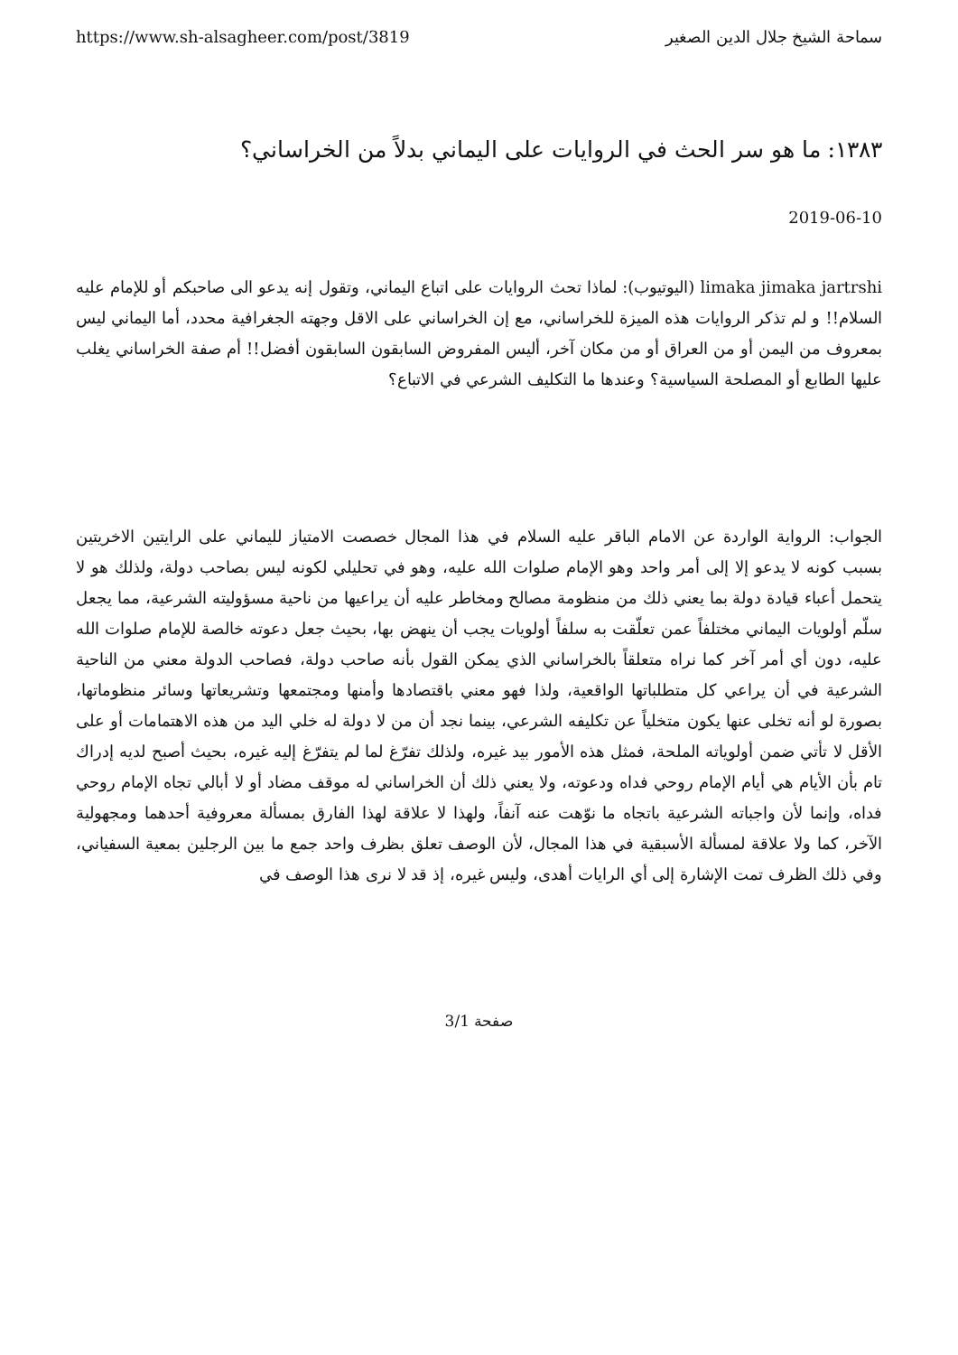سماحة الشيخ جلال الدين الصغير https://www.sh-alsagheer.com/post/3819
١٣٨٣: ما هو سر الحث في الروايات على اليماني بدلاً من الخراساني؟
2019-06-10
limaka jimaka jartrshi (اليوتيوب): لماذا تحث الروايات على اتباع اليماني، وتقول إنه يدعو الى صاحبكم أو للإمام عليه السلام!! و لم تذكر الروايات هذه الميزة للخراساني، مع إن الخراساني على الاقل وجهته الجغرافية محدد، أما اليماني ليس بمعروف من اليمن أو من العراق أو من مكان آخر، أليس المفروض السابقون السابقون أفضل!! أم صفة الخراساني يغلب عليها الطابع أو المصلحة السياسية؟ وعندها ما التكليف الشرعي في الاتباع؟
الجواب: الرواية الواردة عن الامام الباقر عليه السلام في هذا المجال خصصت الامتياز لليماني على الرايتين الاخريتين بسبب كونه لا يدعو إلا إلى أمر واحد وهو الإمام صلوات الله عليه، وهو في تحليلي لكونه ليس بصاحب دولة، ولذلك هو لا يتحمل أعباء قيادة دولة بما يعني ذلك من منظومة مصالح ومخاطر عليه أن يراعيها من ناحية مسؤوليته الشرعية، مما يجعل سلّم أولويات اليماني مختلفاً عمن تعلّقت به سلفاً أولويات يجب أن ينهض بها، بحيث جعل دعوته خالصة للإمام صلوات الله عليه، دون أي أمر آخر كما نراه متعلقاً بالخراساني الذي يمكن القول بأنه صاحب دولة، فصاحب الدولة معني من الناحية الشرعية في أن يراعي كل متطلباتها الواقعية، ولذا فهو معني باقتصادها وأمنها ومجتمعها وتشريعاتها وسائر منظوماتها، بصورة لو أنه تخلى عنها يكون متخلياً عن تكليفه الشرعي، بينما نجد أن من لا دولة له خلي اليد من هذه الاهتمامات أو على الأقل لا تأتي ضمن أولوياته الملحة، فمثل هذه الأمور بيد غيره، ولذلك تفرّغ لما لم يتفرّغ إليه غيره، بحيث أصبح لديه إدراك تام بأن الأيام هي أيام الإمام روحي فداه ودعوته، ولا يعني ذلك أن الخراساني له موقف مضاد أو لا أبالي تجاه الإمام روحي فداه، وإنما لأن واجباته الشرعية باتجاه ما نوّهت عنه آنفاً، ولهذا لا علاقة لهذا الفارق بمسألة معروفية أحدهما ومجهولية الآخر، كما ولا علاقة لمسألة الأسبقية في هذا المجال، لأن الوصف تعلق بظرف واحد جمع ما بين الرجلين بمعية السفياني، وفي ذلك الظرف تمت الإشارة إلى أي الرايات أهدى، وليس غيره، إذ قد لا نرى هذا الوصف في
صفحة 3/1